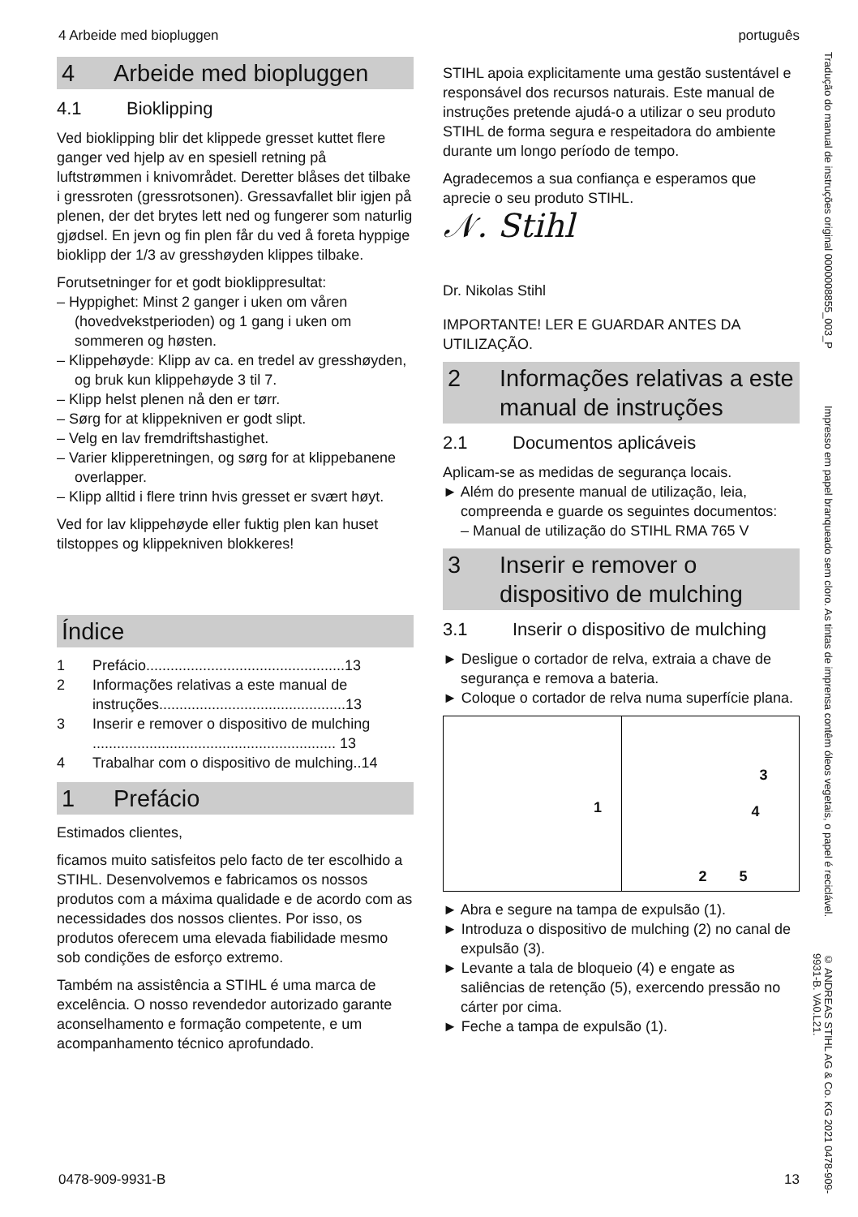4 Arbeide med biopluggen português
4 Arbeide med biopluggen
4.1 Bioklipping
Ved bioklipping blir det klippede gresset kuttet flere ganger ved hjelp av en spesiell retning på luftstrømmen i knivområdet. Deretter blåses det tilbake i gressroten (gressrotsonen). Gressavfallet blir igjen på plenen, der det brytes lett ned og fungerer som naturlig gjødsel. En jevn og fin plen får du ved å foreta hyppige bioklipp der 1/3 av gresshøyden klippes tilbake.
Forutsetninger for et godt bioklippresultat:
– Hyppighet: Minst 2 ganger i uken om våren (hovedvekstperioden) og 1 gang i uken om sommeren og høsten.
– Klippehøyde: Klipp av ca. en tredel av gresshøyden, og bruk kun klippehøyde 3 til 7.
– Klipp helst plenen nå den er tørr.
– Sørg for at klippekniven er godt slipt.
– Velg en lav fremdriftshastighet.
– Varier klipperetningen, og sørg for at klippebanene overlapper.
– Klipp alltid i flere trinn hvis gresset er svært høyt.
Ved for lav klippehøyde eller fuktig plen kan huset tilstoppes og klippekniven blokkeres!
Índice
| 1 | Prefácio.................................................13 |
| 2 | Informações relativas a este manual de instruções..............................................13 |
| 3 | Inserir e remover o dispositivo de mulching ............................................................ 13 |
| 4 | Trabalhar com o dispositivo de mulching..14 |
1 Prefácio
Estimados clientes,
ficamos muito satisfeitos pelo facto de ter escolhido a STIHL. Desenvolvemos e fabricamos os nossos produtos com a máxima qualidade e de acordo com as necessidades dos nossos clientes. Por isso, os produtos oferecem uma elevada fiabilidade mesmo sob condições de esforço extremo.
Também na assistência a STIHL é uma marca de excelência. O nosso revendedor autorizado garante aconselhamento e formação competente, e um acompanhamento técnico aprofundado.
STIHL apoia explicitamente uma gestão sustentável e responsável dos recursos naturais. Este manual de instruções pretende ajudá-o a utilizar o seu produto STIHL de forma segura e respeitadora do ambiente durante um longo período de tempo.
Agradecemos a sua confiança e esperamos que aprecie o seu produto STIHL.
𝒩. Stihl
Dr. Nikolas Stihl
IMPORTANTE! LER E GUARDAR ANTES DA UTILIZAÇÃO.
2 Informações relativas a este manual de instruções
2.1 Documentos aplicáveis
Aplicam-se as medidas de segurança locais.
► Além do presente manual de utilização, leia, compreenda e guarde os seguintes documentos:
– Manual de utilização do STIHL RMA 765 V
3 Inserir e remover o dispositivo de mulching
3.1 Inserir o dispositivo de mulching
► Desligue o cortador de relva, extraia a chave de segurança e remova a bateria.
► Coloque o cortador de relva numa superfície plana.
1
3
4
2 5
► Abra e segure na tampa de expulsão (1).
► Introduza o dispositivo de mulching (2) no canal de expulsão (3).
► Levante a tala de bloqueio (4) e engate as saliências de retenção (5), exercendo pressão no cárter por cima.
► Feche a tampa de expulsão (1).
Tradução do manual de instruções original 0000008855_003_P
Impresso em papel branqueado sem cloro. As tintas de imprensa contêm óleos vegetais, o papel é reciclável.
© ANDREAS STIHL AG & Co. KG 2021 0478-909-9931-B. VA0.L21.
0478-909-9931-B 13